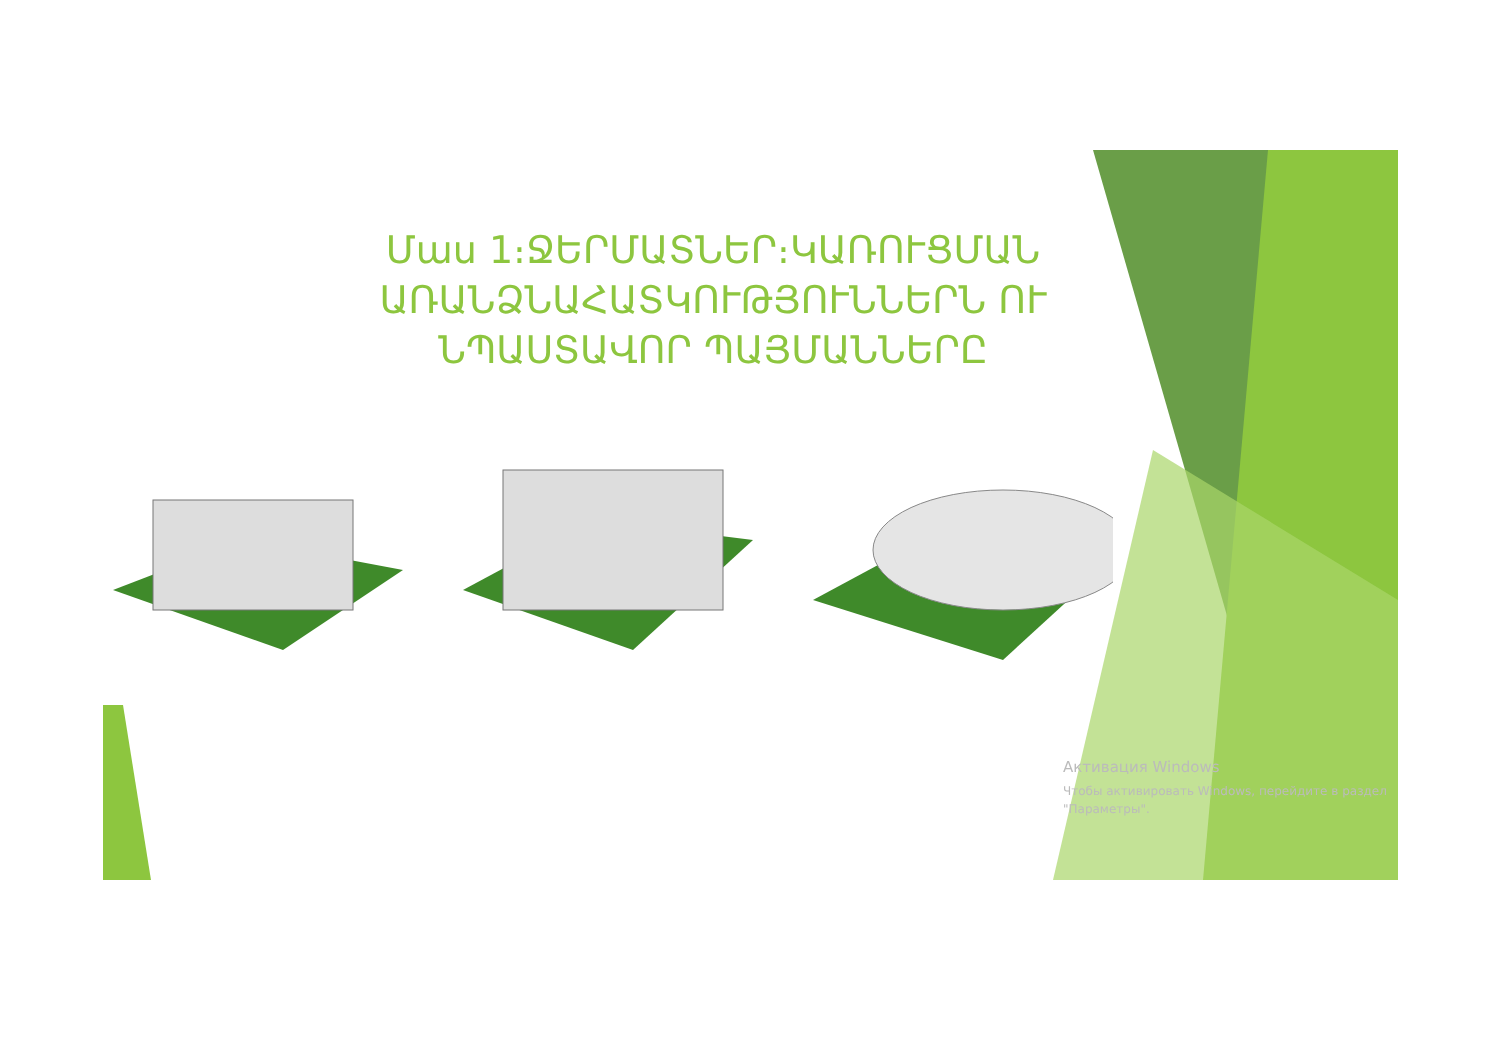Մաս 1։ՋԵՐՄԱՏՆԵՐ։ԿԱՌՈՒՑՄԱՆ ԱՌԱՆՁՆԱՀԱՏԿՈՒԹՅՈՒՆՆԵՐՆ ՈՒ ՆՊԱՍՏԱՎՈՐ ՊԱՅՄԱՆՆԵՐԸ
Активация Windows
Чтобы активировать Windows, перейдите в раздел
"Параметры".